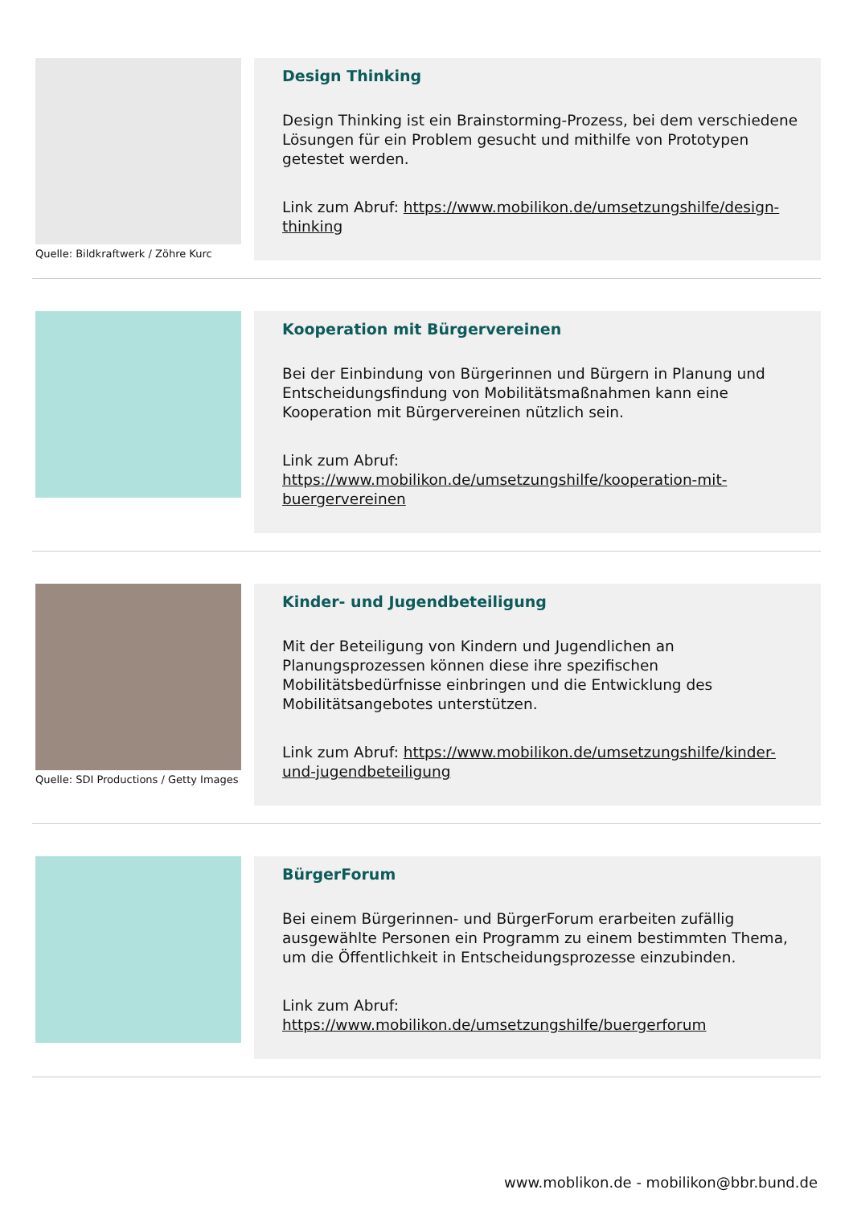Quelle: Bildkraftwerk / Zöhre Kurc
Design Thinking
Design Thinking ist ein Brainstorming-Prozess, bei dem verschiedene Lösungen für ein Problem gesucht und mithilfe von Prototypen getestet werden.
Link zum Abruf: https://www.mobilikon.de/umsetzungshilfe/design-thinking
Kooperation mit Bürgervereinen
Bei der Einbindung von Bürgerinnen und Bürgern in Planung und Entscheidungsfindung von Mobilitätsmaßnahmen kann eine Kooperation mit Bürgervereinen nützlich sein.
Link zum Abruf:
https://www.mobilikon.de/umsetzungshilfe/kooperation-mit-buergervereinen
Quelle: SDI Productions / Getty Images
Kinder- und Jugendbeteiligung
Mit der Beteiligung von Kindern und Jugendlichen an Planungsprozessen können diese ihre spezifischen Mobilitätsbedürfnisse einbringen und die Entwicklung des Mobilitätsangebotes unterstützen.
Link zum Abruf: https://www.mobilikon.de/umsetzungshilfe/kinder-und-jugendbeteiligung
BürgerForum
Bei einem Bürgerinnen- und BürgerForum erarbeiten zufällig ausgewählte Personen ein Programm zu einem bestimmten Thema, um die Öffentlichkeit in Entscheidungsprozesse einzubinden.
Link zum Abruf:
https://www.mobilikon.de/umsetzungshilfe/buergerforum
www.moblikon.de - mobilikon@bbr.bund.de